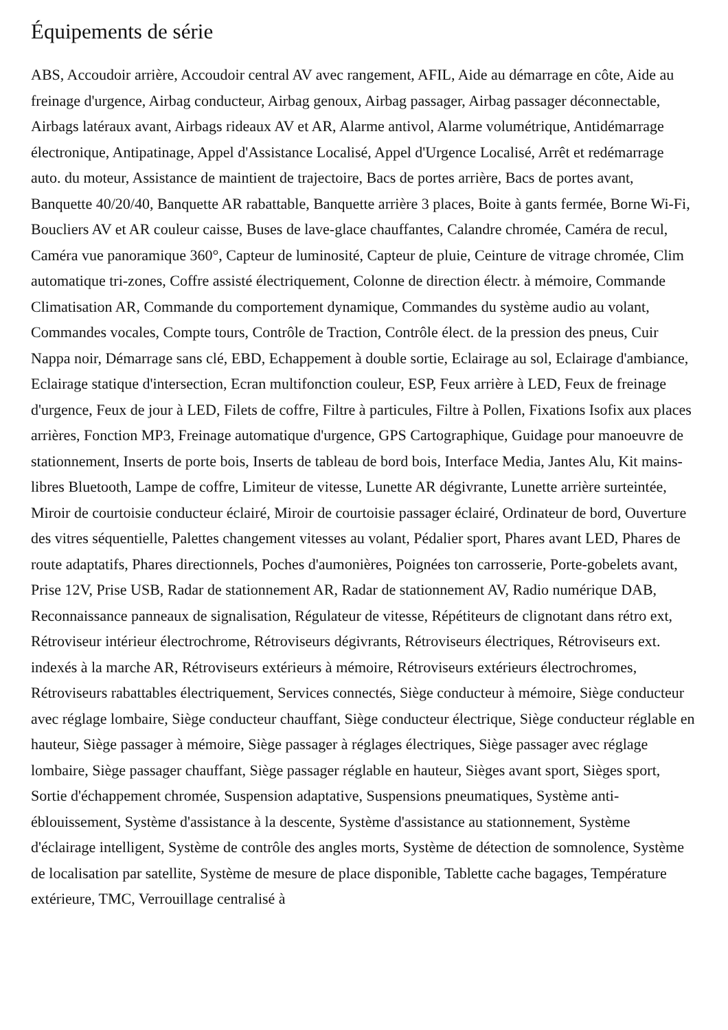Équipements de série
ABS, Accoudoir arrière, Accoudoir central AV avec rangement, AFIL, Aide au démarrage en côte, Aide au freinage d'urgence, Airbag conducteur, Airbag genoux, Airbag passager, Airbag passager déconnectable, Airbags latéraux avant, Airbags rideaux AV et AR, Alarme antivol, Alarme volumétrique, Antidémarrage électronique, Antipatinage, Appel d'Assistance Localisé, Appel d'Urgence Localisé, Arrêt et redémarrage auto. du moteur, Assistance de maintient de trajectoire, Bacs de portes arrière, Bacs de portes avant, Banquette 40/20/40, Banquette AR rabattable, Banquette arrière 3 places, Boite à gants fermée, Borne Wi-Fi, Boucliers AV et AR couleur caisse, Buses de lave-glace chauffantes, Calandre chromée, Caméra de recul, Caméra vue panoramique 360°, Capteur de luminosité, Capteur de pluie, Ceinture de vitrage chromée, Clim automatique tri-zones, Coffre assisté électriquement, Colonne de direction électr. à mémoire, Commande Climatisation AR, Commande du comportement dynamique, Commandes du système audio au volant, Commandes vocales, Compte tours, Contrôle de Traction, Contrôle élect. de la pression des pneus, Cuir Nappa noir, Démarrage sans clé, EBD, Echappement à double sortie, Eclairage au sol, Eclairage d'ambiance, Eclairage statique d'intersection, Ecran multifonction couleur, ESP, Feux arrière à LED, Feux de freinage d'urgence, Feux de jour à LED, Filets de coffre, Filtre à particules, Filtre à Pollen, Fixations Isofix aux places arrières, Fonction MP3, Freinage automatique d'urgence, GPS Cartographique, Guidage pour manoeuvre de stationnement, Inserts de porte bois, Inserts de tableau de bord bois, Interface Media, Jantes Alu, Kit mains-libres Bluetooth, Lampe de coffre, Limiteur de vitesse, Lunette AR dégivrante, Lunette arrière surteintée, Miroir de courtoisie conducteur éclairé, Miroir de courtoisie passager éclairé, Ordinateur de bord, Ouverture des vitres séquentielle, Palettes changement vitesses au volant, Pédalier sport, Phares avant LED, Phares de route adaptatifs, Phares directionnels, Poches d'aumonières, Poignées ton carrosserie, Porte-gobelets avant, Prise 12V, Prise USB, Radar de stationnement AR, Radar de stationnement AV, Radio numérique DAB, Reconnaissance panneaux de signalisation, Régulateur de vitesse, Répétiteurs de clignotant dans rétro ext, Rétroviseur intérieur électrochrome, Rétroviseurs dégivrants, Rétroviseurs électriques, Rétroviseurs ext. indexés à la marche AR, Rétroviseurs extérieurs à mémoire, Rétroviseurs extérieurs électrochromes, Rétroviseurs rabattables électriquement, Services connectés, Siège conducteur à mémoire, Siège conducteur avec réglage lombaire, Siège conducteur chauffant, Siège conducteur électrique, Siège conducteur réglable en hauteur, Siège passager à mémoire, Siège passager à réglages électriques, Siège passager avec réglage lombaire, Siège passager chauffant, Siège passager réglable en hauteur, Sièges avant sport, Sièges sport, Sortie d'échappement chromée, Suspension adaptative, Suspensions pneumatiques, Système anti-éblouissement, Système d'assistance à la descente, Système d'assistance au stationnement, Système d'éclairage intelligent, Système de contrôle des angles morts, Système de détection de somnolence, Système de localisation par satellite, Système de mesure de place disponible, Tablette cache bagages, Température extérieure, TMC, Verrouillage centralisé à